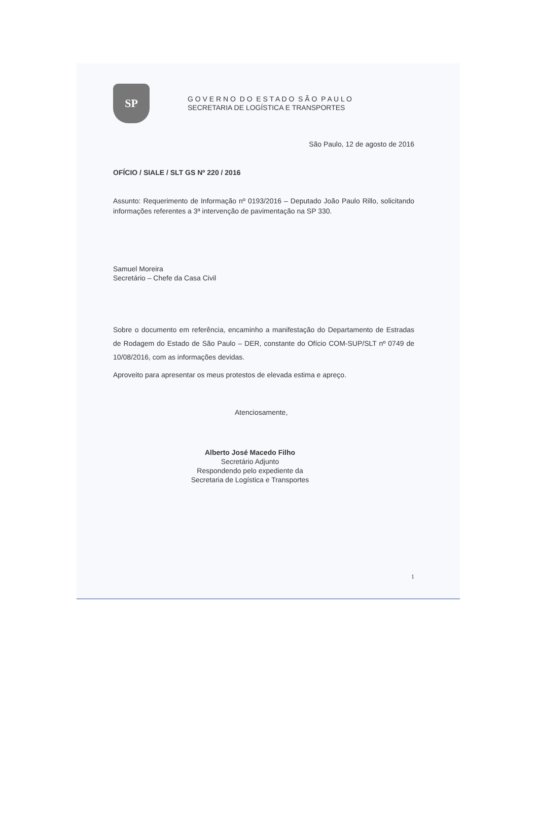SP
G O V E R N O D O E S T A D O S Ã O P A U L O
SECRETARIA DE LOGÍSTICA E TRANSPORTES
São Paulo, 12 de agosto de 2016
OFÍCIO / SIALE / SLT GS Nº 220 / 2016
Assunto: Requerimento de Informação nº 0193/2016 – Deputado João Paulo Rillo, solicitando informações referentes a 3ª intervenção de pavimentação na SP 330.
Samuel Moreira
Secretário – Chefe da Casa Civil
Sobre o documento em referência, encaminho a manifestação do Departamento de Estradas de Rodagem do Estado de São Paulo – DER, constante do Ofício COM-SUP/SLT nº 0749 de 10/08/2016, com as informações devidas.
Aproveito para apresentar os meus protestos de elevada estima e apreço.
Atenciosamente,
Alberto José Macedo Filho
Secretário Adjunto
Respondendo pelo expediente da
Secretaria de Logística e Transportes
1